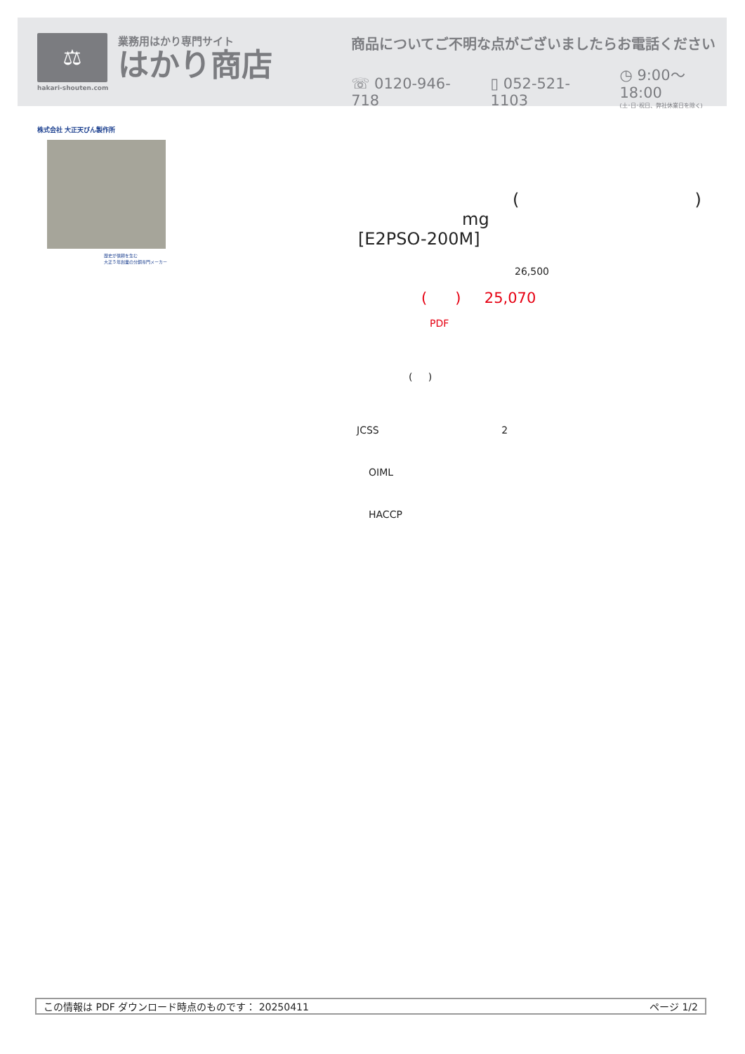⚖
hakari-shouten.com
業務用はかり専門サイト
はかり商店
商品についてご不明な点がございましたらお電話ください
☏ 0120-946-718 ▯ 052-521-1103 ◷ 9:00〜18:00
(土･日･祝日、弊社休業日を除く)
株式会社 大正天びん製作所
歴史が信頼を生む
大正５年創業の分銅専門メーカー
()
mg
[E2PSO-200M]
26,500
( ) 25,070
PDF
( )
JCSS 2
OIML
HACCP
この情報は PDF ダウンロード時点のものです： 20250411 ページ 1/2